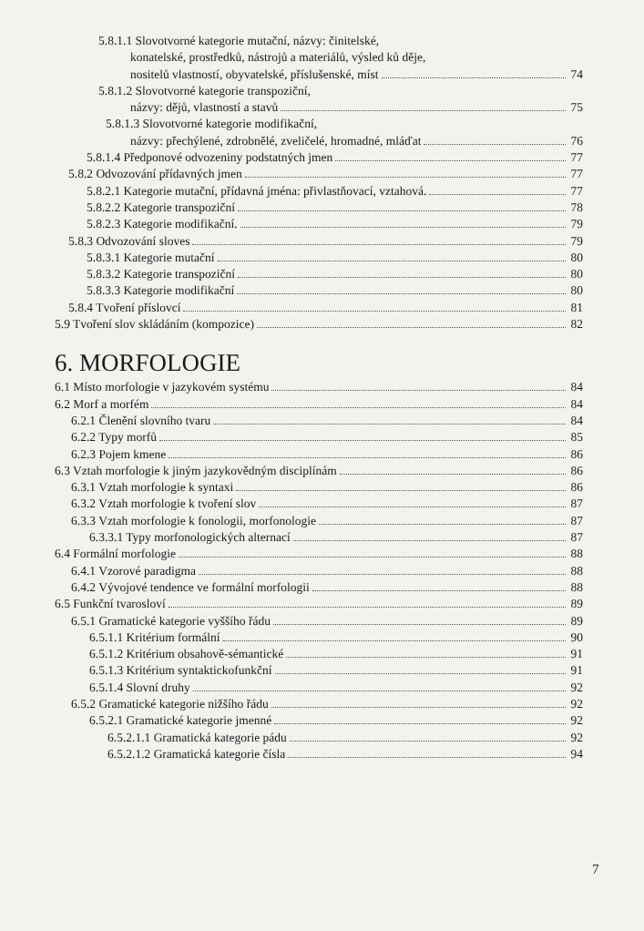5.8.1.1 Slovotvorné kategorie mutační, názvy: činitelské,
konatelské, prostředků, nástrojů a materiálů, výsled ků děje,
nositelů vlastností, obyvatelské, příslušenské, míst 74
5.8.1.2 Slovotvorné kategorie transpoziční,
názvy: dějů, vlastností a stavů 75
5.8.1.3 Slovotvorné kategorie modifikační,
názvy: přechýlené, zdrobnělé, zveličelé, hromadné, mláďat 76
5.8.1.4 Předponové odvozeniny podstatných jmen 77
5.8.2 Odvozování přídavných jmen 77
5.8.2.1 Kategorie mutační, přídavná jména: přivlastňovací, vztahová. 77
5.8.2.2 Kategorie transpoziční 78
5.8.2.3 Kategorie modifikační. 79
5.8.3 Odvozování sloves 79
5.8.3.1 Kategorie mutační 80
5.8.3.2 Kategorie transpoziční 80
5.8.3.3 Kategorie modifikační 80
5.8.4 Tvoření příslovcí 81
5.9 Tvoření slov skládáním (kompozice) 82
6. MORFOLOGIE
6.1 Místo morfologie v jazykovém systému 84
6.2 Morf a morfém 84
6.2.1 Členění slovního tvaru 84
6.2.2 Typy morfů 85
6.2.3 Pojem kmene 86
6.3 Vztah morfologie k jiným jazykovědným disciplínám 86
6.3.1 Vztah morfologie k syntaxi 86
6.3.2 Vztah morfologie k tvoření slov 87
6.3.3 Vztah morfologie k fonologii, morfonologie 87
6.3.3.1 Typy morfonologických alternací 87
6.4 Formální morfologie 88
6.4.1 Vzorové paradigma 88
6.4.2 Vývojové tendence ve formální morfologii 88
6.5 Funkční tvarosloví 89
6.5.1 Gramatické kategorie vyššího řádu 89
6.5.1.1 Kritérium formální 90
6.5.1.2 Kritérium obsahově-sémantické 91
6.5.1.3 Kritérium syntaktickofunkční 91
6.5.1.4 Slovní druhy 92
6.5.2 Gramatické kategorie nižšího řádu 92
6.5.2.1 Gramatické kategorie jmenné 92
6.5.2.1.1 Gramatická kategorie pádu 92
6.5.2.1.2 Gramatická kategorie čísla 94
7